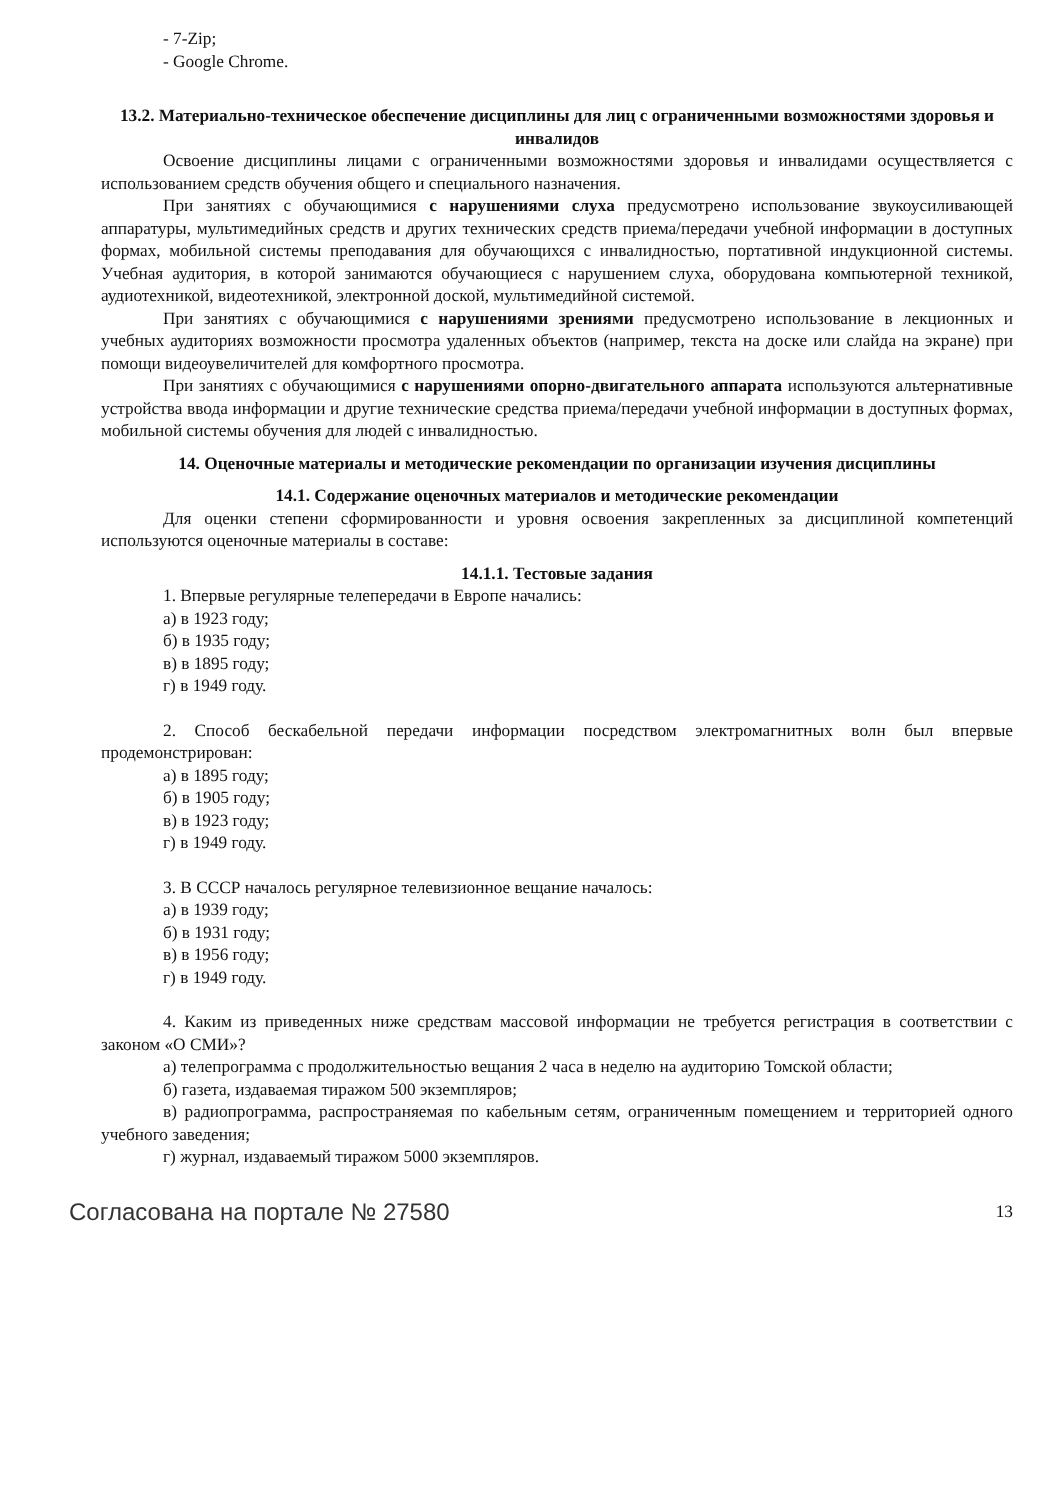- 7-Zip;
- Google Chrome.
13.2. Материально-техническое обеспечение дисциплины для лиц с ограниченными возможностями здоровья и инвалидов
Освоение дисциплины лицами с ограниченными возможностями здоровья и инвалидами осуществляется с использованием средств обучения общего и специального назначения.
При занятиях с обучающимися с нарушениями слуха предусмотрено использование звукоусиливающей аппаратуры, мультимедийных средств и других технических средств приема/передачи учебной информации в доступных формах, мобильной системы преподавания для обучающихся с инвалидностью, портативной индукционной системы. Учебная аудитория, в которой занимаются обучающиеся с нарушением слуха, оборудована компьютерной техникой, аудиотехникой, видеотехникой, электронной доской, мультимедийной системой.
При занятиях с обучающимися с нарушениями зрениями предусмотрено использование в лекционных и учебных аудиториях возможности просмотра удаленных объектов (например, текста на доске или слайда на экране) при помощи видеоувеличителей для комфортного просмотра.
При занятиях с обучающимися с нарушениями опорно-двигательного аппарата используются альтернативные устройства ввода информации и другие технические средства приема/передачи учебной информации в доступных формах, мобильной системы обучения для людей с инвалидностью.
14. Оценочные материалы и методические рекомендации по организации изучения дисциплины
14.1. Содержание оценочных материалов и методические рекомендации
Для оценки степени сформированности и уровня освоения закрепленных за дисциплиной компетенций используются оценочные материалы в составе:
14.1.1. Тестовые задания
1. Впервые регулярные телепередачи в Европе начались:
а) в 1923 году;
б) в 1935 году;
в) в 1895 году;
г) в 1949 году.
2. Способ бескабельной передачи информации посредством электромагнитных волн был впервые продемонстрирован:
а) в 1895 году;
б) в 1905 году;
в) в 1923 году;
г) в 1949 году.
3. В СССР началось регулярное телевизионное вещание началось:
а) в 1939 году;
б) в 1931 году;
в) в 1956 году;
г) в 1949 году.
4. Каким из приведенных ниже средствам массовой информации не требуется регистрация в соответствии с законом «О СМИ»?
а) телепрограмма с продолжительностью вещания 2 часа в неделю на аудиторию Томской области;
б) газета, издаваемая тиражом 500 экземпляров;
в) радиопрограмма, распространяемая по кабельным сетям, ограниченным помещением и территорией одного учебного заведения;
г) журнал, издаваемый тиражом 5000 экземпляров.
Согласована на портале № 27580 13